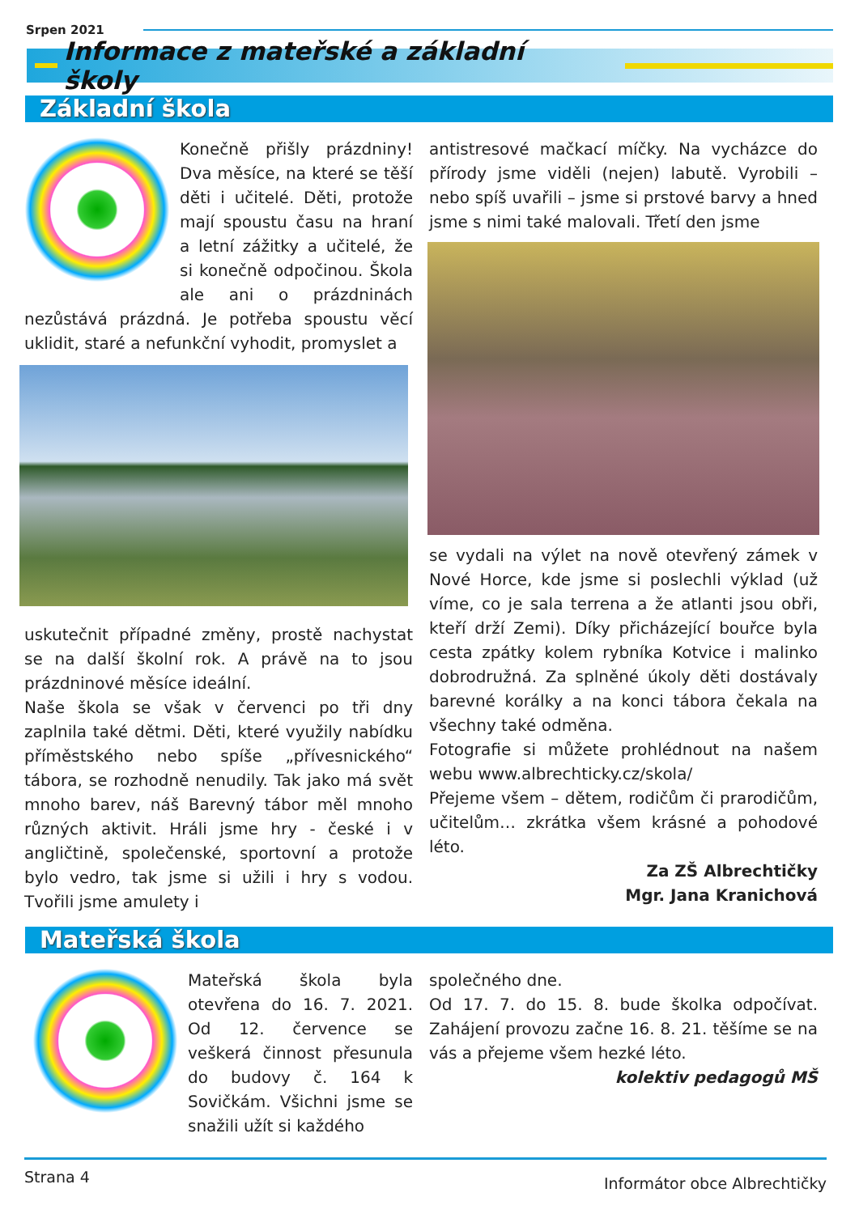Srpen 2021
Informace z mateřské a základní školy
Základní škola
Konečně přišly prázdniny! Dva měsíce, na které se těší děti i učitelé. Děti, protože mají spoustu času na hraní a letní zážitky a učitelé, že si konečně odpočinou. Škola ale ani o prázdninách nezůstává prázdná. Je potřeba spoustu věcí uklidit, staré a nefunkční vyhodit, promyslet a
uskutečnit případné změny, prostě nachystat se na další školní rok. A právě na to jsou prázdninové měsíce ideální.
Naše škola se však v červenci po tři dny zaplnila také dětmi. Děti, které využily nabídku příměstského nebo spíše „přívesnického“ tábora, se rozhodně nenudily. Tak jako má svět mnoho barev, náš Barevný tábor měl mnoho různých aktivit. Hráli jsme hry - české i v angličtině, společenské, sportovní a protože bylo vedro, tak jsme si užili i hry s vodou. Tvořili jsme amulety i
antistresové mačkací míčky. Na vycházce do přírody jsme viděli (nejen) labutě. Vyrobili – nebo spíš uvařili – jsme si prstové barvy a hned jsme s nimi také malovali. Třetí den jsme
se vydali na výlet na nově otevřený zámek v Nové Horce, kde jsme si poslechli výklad (už víme, co je sala terrena a že atlanti jsou obři, kteří drží Zemi). Díky přicházející bouřce byla cesta zpátky kolem rybníka Kotvice i malinko dobrodružná. Za splněné úkoly děti dostávaly barevné korálky a na konci tábora čekala na všechny také odměna.
Fotografie si můžete prohlédnout na našem webu www.albrechticky.cz/skola/
Přejeme všem – dětem, rodičům či prarodičům, učitelům… zkrátka všem krásné a pohodové léto.
Za ZŠ Albrechtičky
Mgr. Jana Kranichová
Mateřská škola
Mateřská škola byla otevřena do 16. 7. 2021. Od 12. července se veškerá činnost přesunula do budovy č. 164 k Sovičkám. Všichni jsme se snažili užít si každého
společného dne.
Od 17. 7. do 15. 8. bude školka odpočívat. Zahájení provozu začne 16. 8. 21. těšíme se na vás a přejeme všem hezké léto.
kolektiv pedagogů MŠ
Strana 4 Informátor obce Albrechtičky